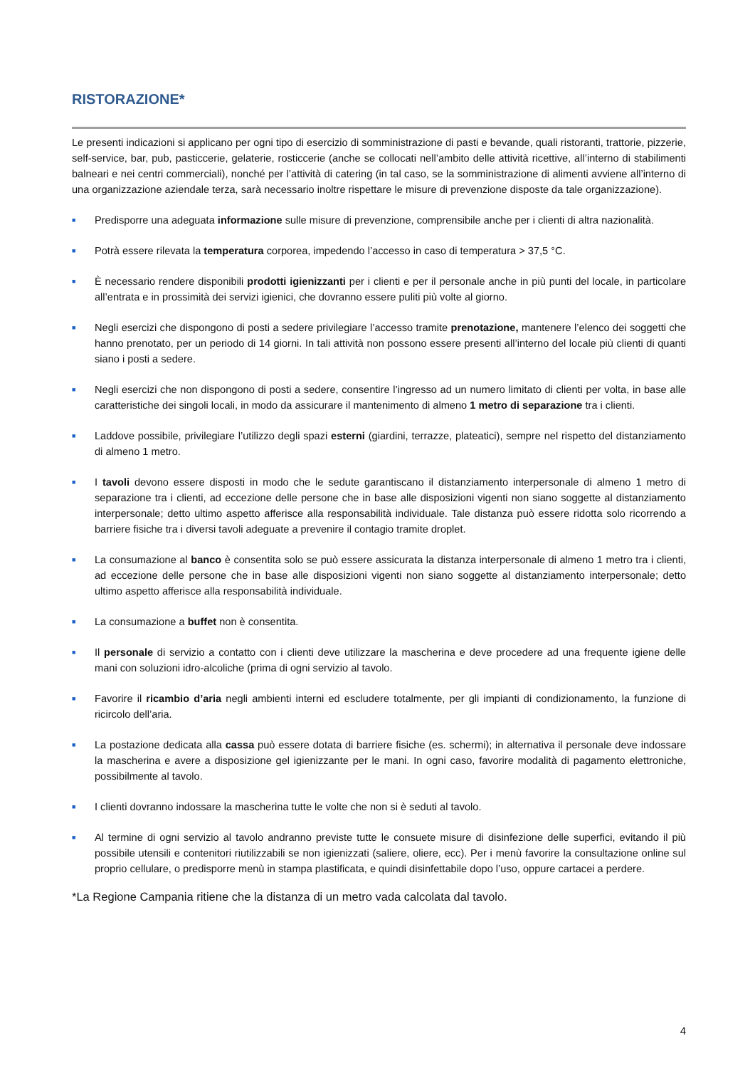RISTORAZIONE*
Le presenti indicazioni si applicano per ogni tipo di esercizio di somministrazione di pasti e bevande, quali ristoranti, trattorie, pizzerie, self-service, bar, pub, pasticcerie, gelaterie, rosticcerie (anche se collocati nell’ambito delle attività ricettive, all’interno di stabilimenti balneari e nei centri commerciali), nonché per l’attività di catering (in tal caso, se la somministrazione di alimenti avviene all’interno di una organizzazione aziendale terza, sarà necessario inoltre rispettare le misure di prevenzione disposte da tale organizzazione).
■ Predisporre una adeguata informazione sulle misure di prevenzione, comprensibile anche per i clienti di altra nazionalità.
■ Potrà essere rilevata la temperatura corporea, impedendo l’accesso in caso di temperatura > 37,5 °C.
■ È necessario rendere disponibili prodotti igienizzanti per i clienti e per il personale anche in più punti del locale, in particolare all’entrata e in prossimità dei servizi igienici, che dovranno essere puliti più volte al giorno.
■ Negli esercizi che dispongono di posti a sedere privilegiare l’accesso tramite prenotazione, mantenere l’elenco dei soggetti che hanno prenotato, per un periodo di 14 giorni. In tali attività non possono essere presenti all’interno del locale più clienti di quanti siano i posti a sedere.
■ Negli esercizi che non dispongono di posti a sedere, consentire l’ingresso ad un numero limitato di clienti per volta, in base alle caratteristiche dei singoli locali, in modo da assicurare il mantenimento di almeno 1 metro di separazione tra i clienti.
■ Laddove possibile, privilegiare l’utilizzo degli spazi esterni (giardini, terrazze, plateatici), sempre nel rispetto del distanziamento di almeno 1 metro.
■ I tavoli devono essere disposti in modo che le sedute garantiscano il distanziamento interpersonale di almeno 1 metro di separazione tra i clienti, ad eccezione delle persone che in base alle disposizioni vigenti non siano soggette al distanziamento interpersonale; detto ultimo aspetto afferisce alla responsabilità individuale. Tale distanza può essere ridotta solo ricorrendo a barriere fisiche tra i diversi tavoli adeguate a prevenire il contagio tramite droplet.
■ La consumazione al banco è consentita solo se può essere assicurata la distanza interpersonale di almeno 1 metro tra i clienti, ad eccezione delle persone che in base alle disposizioni vigenti non siano soggette al distanziamento interpersonale; detto ultimo aspetto afferisce alla responsabilità individuale.
■ La consumazione a buffet non è consentita.
■ Il personale di servizio a contatto con i clienti deve utilizzare la mascherina e deve procedere ad una frequente igiene delle mani con soluzioni idro-alcoliche (prima di ogni servizio al tavolo.
■ Favorire il ricambio d’aria negli ambienti interni ed escludere totalmente, per gli impianti di condizionamento, la funzione di ricircolo dell’aria.
■ La postazione dedicata alla cassa può essere dotata di barriere fisiche (es. schermi); in alternativa il personale deve indossare la mascherina e avere a disposizione gel igienizzante per le mani. In ogni caso, favorire modalità di pagamento elettroniche, possibilmente al tavolo.
■ I clienti dovranno indossare la mascherina tutte le volte che non si è seduti al tavolo.
■ Al termine di ogni servizio al tavolo andranno previste tutte le consuete misure di disinfezione delle superfici, evitando il più possibile utensili e contenitori riutilizzabili se non igienizzati (saliere, oliere, ecc). Per i menù favorire la consultazione online sul proprio cellulare, o predisporre menù in stampa plastificata, e quindi disinfettabile dopo l’uso, oppure cartacei a perdere.
*La Regione Campania ritiene che la distanza di un metro vada calcolata dal tavolo.
4